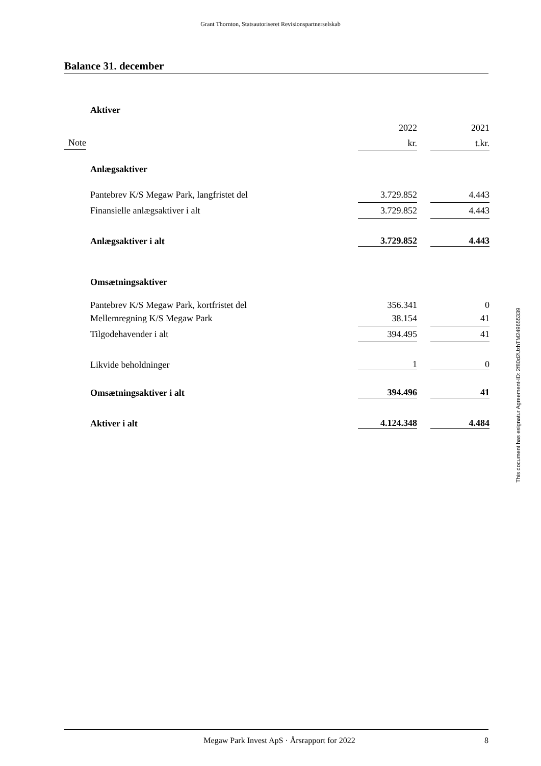Grant Thornton, Statsautoriseret Revisionspartnerselskab
Balance 31. december
| | Aktiver | | | |
| | | 2022 | | 2021 |
| Note | | kr. | | t.kr. |
| | Anlægsaktiver | | | |
| | Pantebrev K/S Megaw Park, langfristet del | 3.729.852 | | 4.443 |
| | Finansielle anlægsaktiver i alt | 3.729.852 | | 4.443 |
| | Anlægsaktiver i alt | 3.729.852 | | 4.443 |
| | Omsætningsaktiver | | | |
| | Pantebrev K/S Megaw Park, kortfristet del | 356.341 | | 0 |
| | Mellemregning K/S Megaw Park | 38.154 | | 41 |
| | Tilgodehavender i alt | 394.495 | | 41 |
| | Likvide beholdninger | 1 | | 0 |
| | Omsætningsaktiver i alt | 394.496 | | 41 |
| | Aktiver i alt | 4.124.348 | | 4.484 |
This document has esignatur Agreement-ID: 2f80d2UzhTM249655339
Megaw Park Invest ApS · Årsrapport for 2022 8